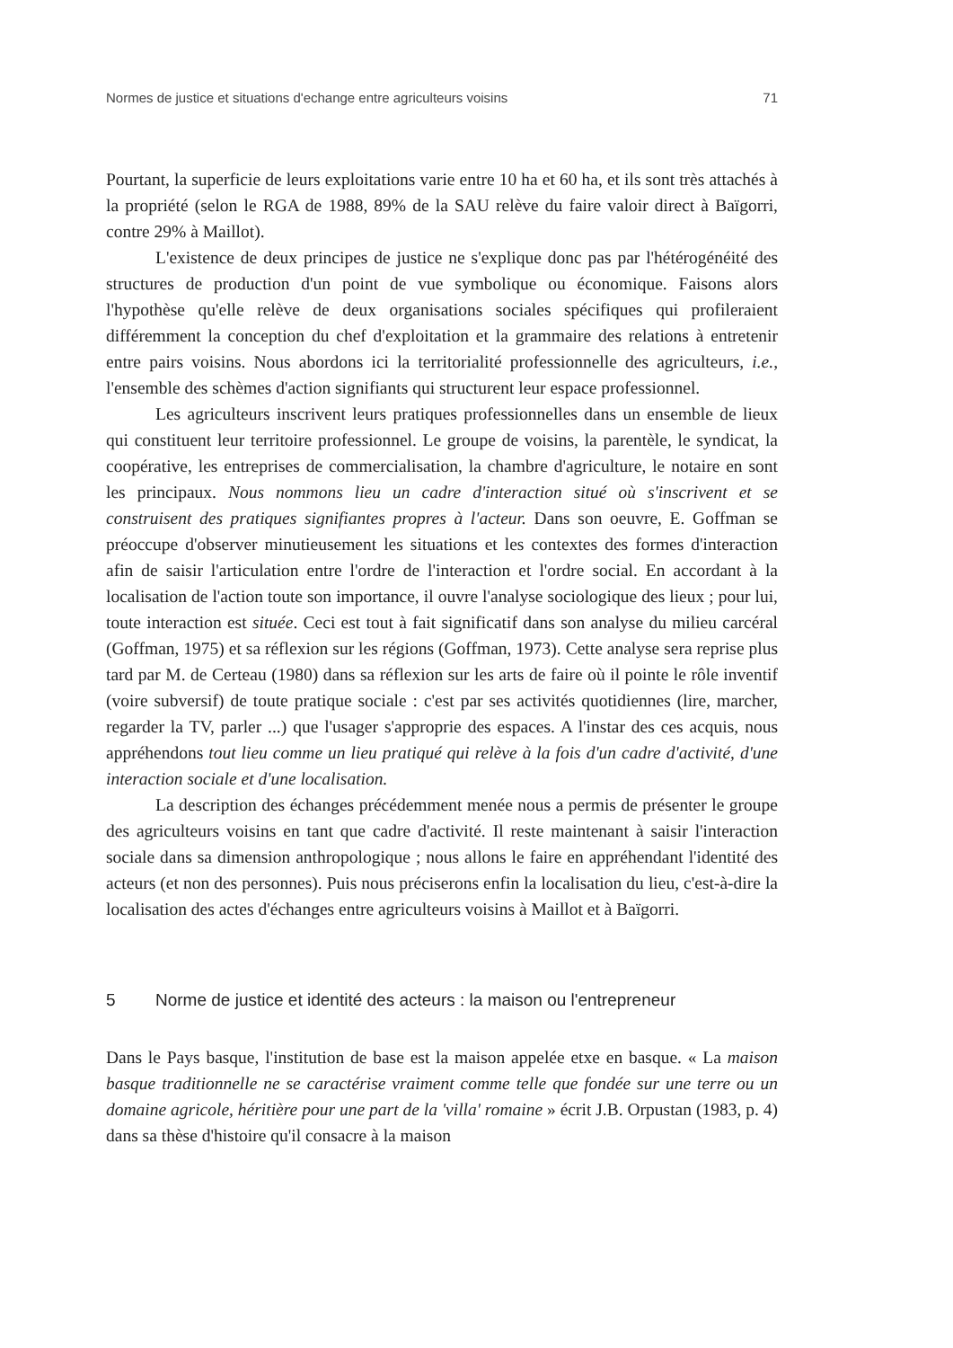Normes de justice et situations d'echange entre agriculteurs voisins 71
Pourtant, la superficie de leurs exploitations varie entre 10 ha et 60 ha, et ils sont très attachés à la propriété (selon le RGA de 1988, 89% de la SAU relève du faire valoir direct à Baïgorri, contre 29% à Maillot).
L'existence de deux principes de justice ne s'explique donc pas par l'hétérogénéité des structures de production d'un point de vue symbolique ou économique. Faisons alors l'hypothèse qu'elle relève de deux organisations sociales spécifiques qui profileraient différemment la conception du chef d'exploitation et la grammaire des relations à entretenir entre pairs voisins. Nous abordons ici la territorialité professionnelle des agriculteurs, i.e., l'ensemble des schèmes d'action signifiants qui structurent leur espace professionnel.
Les agriculteurs inscrivent leurs pratiques professionnelles dans un ensemble de lieux qui constituent leur territoire professionnel. Le groupe de voisins, la parentèle, le syndicat, la coopérative, les entreprises de commercialisation, la chambre d'agriculture, le notaire en sont les principaux. Nous nommons lieu un cadre d'interaction situé où s'inscrivent et se construisent des pratiques signifiantes propres à l'acteur. Dans son oeuvre, E. Goffman se préoccupe d'observer minutieusement les situations et les contextes des formes d'interaction afin de saisir l'articulation entre l'ordre de l'interaction et l'ordre social. En accordant à la localisation de l'action toute son importance, il ouvre l'analyse sociologique des lieux ; pour lui, toute interaction est située. Ceci est tout à fait significatif dans son analyse du milieu carcéral (Goffman, 1975) et sa réflexion sur les régions (Goffman, 1973). Cette analyse sera reprise plus tard par M. de Certeau (1980) dans sa réflexion sur les arts de faire où il pointe le rôle inventif (voire subversif) de toute pratique sociale : c'est par ses activités quotidiennes (lire, marcher, regarder la TV, parler ...) que l'usager s'approprie des espaces. A l'instar des ces acquis, nous appréhendons tout lieu comme un lieu pratiqué qui relève à la fois d'un cadre d'activité, d'une interaction sociale et d'une localisation.
La description des échanges précédemment menée nous a permis de présenter le groupe des agriculteurs voisins en tant que cadre d'activité. Il reste maintenant à saisir l'interaction sociale dans sa dimension anthropologique ; nous allons le faire en appréhendant l'identité des acteurs (et non des personnes). Puis nous préciserons enfin la localisation du lieu, c'est-à-dire la localisation des actes d'échanges entre agriculteurs voisins à Maillot et à Baïgorri.
5 Norme de justice et identité des acteurs : la maison ou l'entrepreneur
Dans le Pays basque, l'institution de base est la maison appelée etxe en basque. « La maison basque traditionnelle ne se caractérise vraiment comme telle que fondée sur une terre ou un domaine agricole, héritière pour une part de la 'villa' romaine » écrit J.B. Orpustan (1983, p. 4) dans sa thèse d'histoire qu'il consacre à la maison